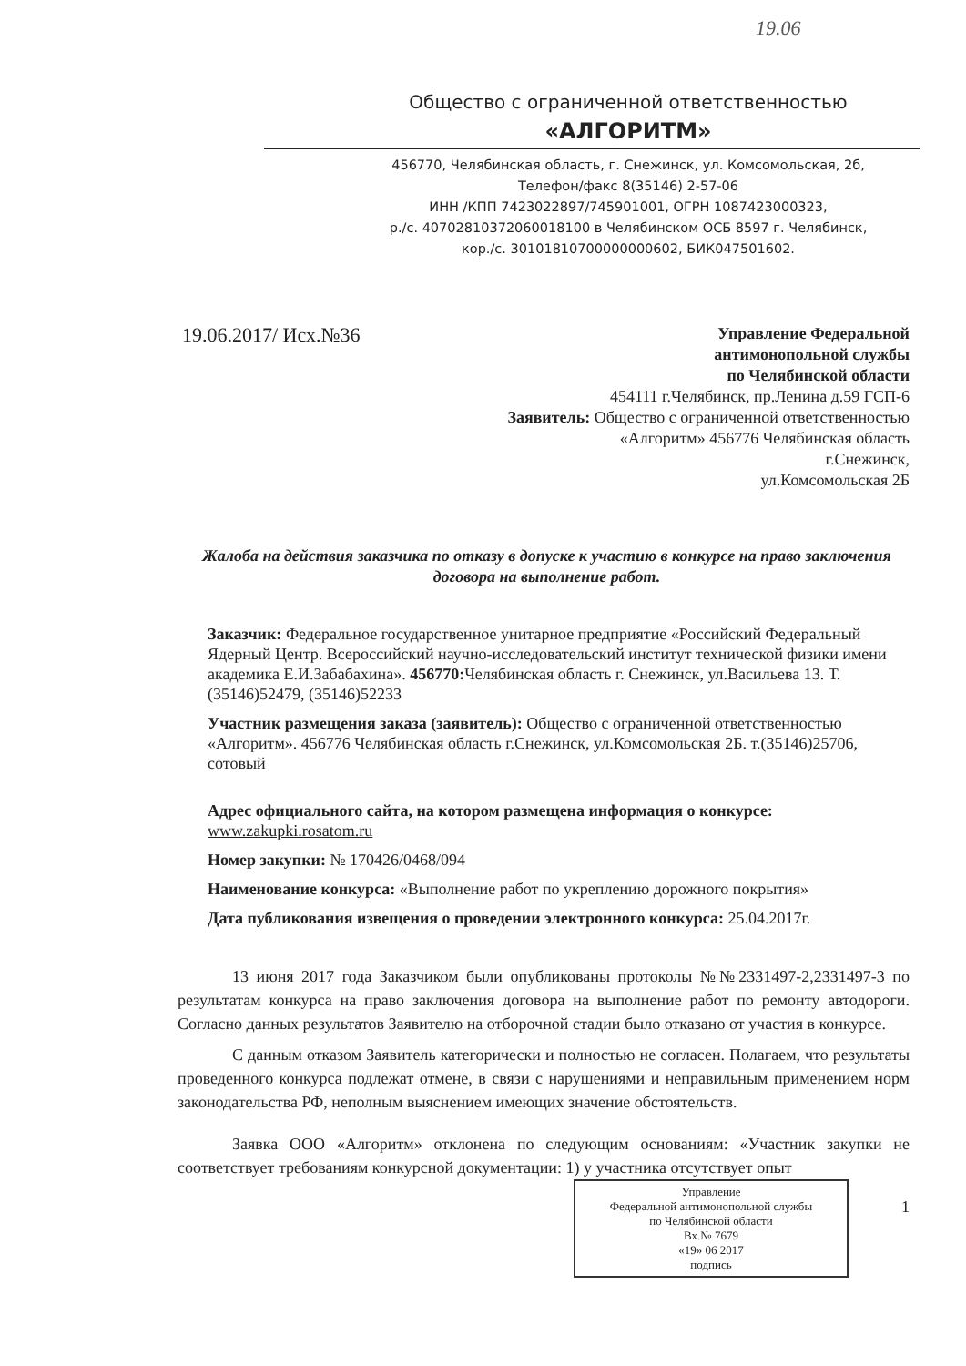19.06
Общество с ограниченной ответственностью
«АЛГОРИТМ»
456770, Челябинская область, г. Снежинск, ул. Комсомольская, 2б,
Телефон/факс 8(35146) 2-57-06
ИНН /КПП 7423022897/745901001, ОГРН 1087423000323,
р./с. 40702810372060018100 в Челябинском ОСБ 8597 г. Челябинск,
кор./с. 30101810700000000602, БИК047501602.
19.06.2017/ Исх.№36
Управление Федеральной
антимонопольной службы
по Челябинской области
454111 г.Челябинск, пр.Ленина д.59 ГСП-6
Заявитель: Общество с ограниченной ответственностью
«Алгоритм» 456776 Челябинская область
г.Снежинск,
ул.Комсомольская 2Б
Жалоба на действия заказчика по отказу в допуске к участию в конкурсе на право заключения договора на выполнение работ.
Заказчик: Федеральное государственное унитарное предприятие «Российский Федеральный Ядерный Центр. Всероссийский научно-исследовательский институт технической физики имени академика Е.И.Забабахина». 456770: Челябинская область г. Снежинск, ул.Васильева 13. Т. (35146)52479, (35146)52233
Участник размещения заказа (заявитель): Общество с ограниченной ответственностью «Алгоритм». 456776 Челябинская область г.Снежинск, ул.Комсомольская 2Б. т.(35146)25706, сотовый
Адрес официального сайта, на котором размещена информация о конкурсе: www.zakupki.rosatom.ru
Номер закупки: № 170426/0468/094
Наименование конкурса: «Выполнение работ по укреплению дорожного покрытия»
Дата публикования извещения о проведении электронного конкурса: 25.04.2017г.
13 июня 2017 года Заказчиком были опубликованы протоколы №№2331497-2,2331497-3 по результатам конкурса на право заключения договора на выполнение работ по ремонту автодороги. Согласно данных результатов Заявителю на отборочной стадии было отказано от участия в конкурсе.
С данным отказом Заявитель категорически и полностью не согласен. Полагаем, что результаты проведенного конкурса подлежат отмене, в связи с нарушениями и неправильным применением норм законодательства РФ, неполным выяснением имеющих значение обстоятельств.
Заявка ООО «Алгоритм» отклонена по следующим основаниям: «Участник закупки не соответствует требованиям конкурсной документации: 1) у участника отсутствует опыт
1
Управление
Федеральной антимонопольной службы
по Челябинской области
Вх.№ 7679
«19» 06 2017
подпись